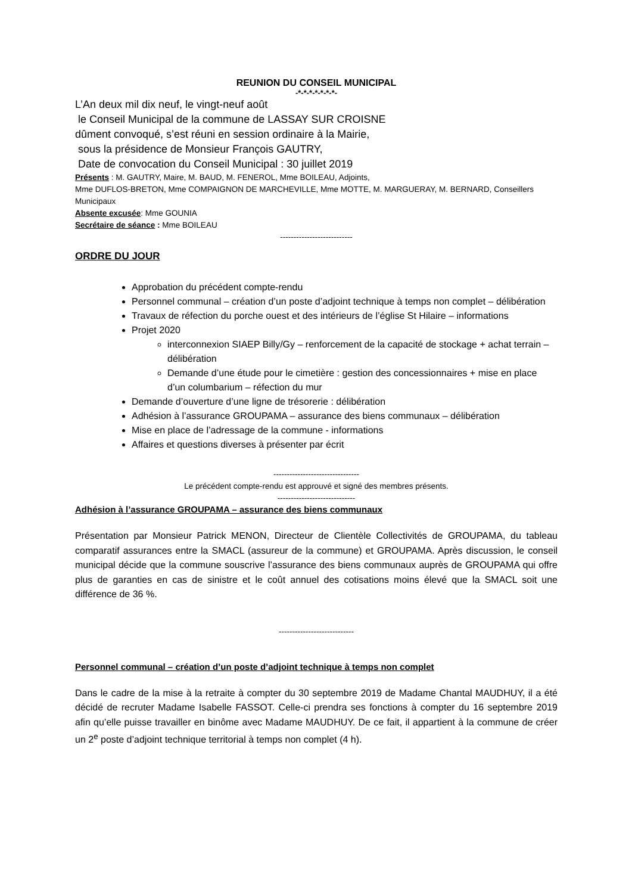REUNION DU CONSEIL MUNICIPAL
-*-*-*-*-*-*-*-
L’An deux mil dix neuf, le vingt-neuf août
le Conseil Municipal de la commune de LASSAY SUR CROISNE
dûment convoqué, s’est réuni en session ordinaire à la Mairie,
sous la présidence de Monsieur François GAUTRY,
Date de convocation du Conseil Municipal : 30 juillet 2019
Présents : M. GAUTRY, Maire, M. BAUD, M. FENEROL, Mme BOILEAU, Adjoints,
Mme DUFLOS-BRETON, Mme COMPAIGNON DE MARCHEVILLE, Mme MOTTE, M. MARGUERAY, M. BERNARD, Conseillers Municipaux
Absente excusée: Mme GOUNIA
Secrétaire de séance : Mme BOILEAU
---------------------------
ORDRE DU JOUR
Approbation du précédent compte-rendu
Personnel communal – création d’un poste d’adjoint technique à temps non complet – délibération
Travaux de réfection du porche ouest et des intérieurs de l’église St Hilaire – informations
Projet 2020
interconnexion SIAEP Billy/Gy – renforcement de la capacité de stockage + achat terrain – délibération
Demande d’une étude pour le cimetière : gestion des concessionnaires + mise en place d’un columbarium – réfection du mur
Demande d’ouverture d’une ligne de trésorerie : délibération
Adhésion à l’assurance GROUPAMA – assurance des biens communaux – délibération
Mise en place de l’adressage de la commune - informations
Affaires et questions diverses à présenter par écrit
--------------------------------
Le précédent compte-rendu est approuvé et signé des membres présents.
-----------------------------
Adhésion à l’assurance GROUPAMA – assurance des biens communaux
Présentation par Monsieur Patrick MENON, Directeur de Clientèle Collectivités de GROUPAMA, du tableau comparatif assurances entre la SMACL (assureur de la commune) et GROUPAMA. Après discussion, le conseil municipal décide que la commune souscrive l’assurance des biens communaux auprès de GROUPAMA qui offre plus de garanties en cas de sinistre et le coût annuel des cotisations moins élevé que la SMACL soit une différence de 36 %.
----------------------------
Personnel communal – création d’un poste d’adjoint technique à temps non complet
Dans le cadre de la mise à la retraite à compter du 30 septembre 2019 de Madame Chantal MAUDHUY, il a été décidé de recruter Madame Isabelle FASSOT. Celle-ci prendra ses fonctions à compter du 16 septembre 2019 afin qu’elle puisse travailler en binôme avec Madame MAUDHUY. De ce fait, il appartient à la commune de créer un 2<sup>e</sup> poste d’adjoint technique territorial à temps non complet (4 h).